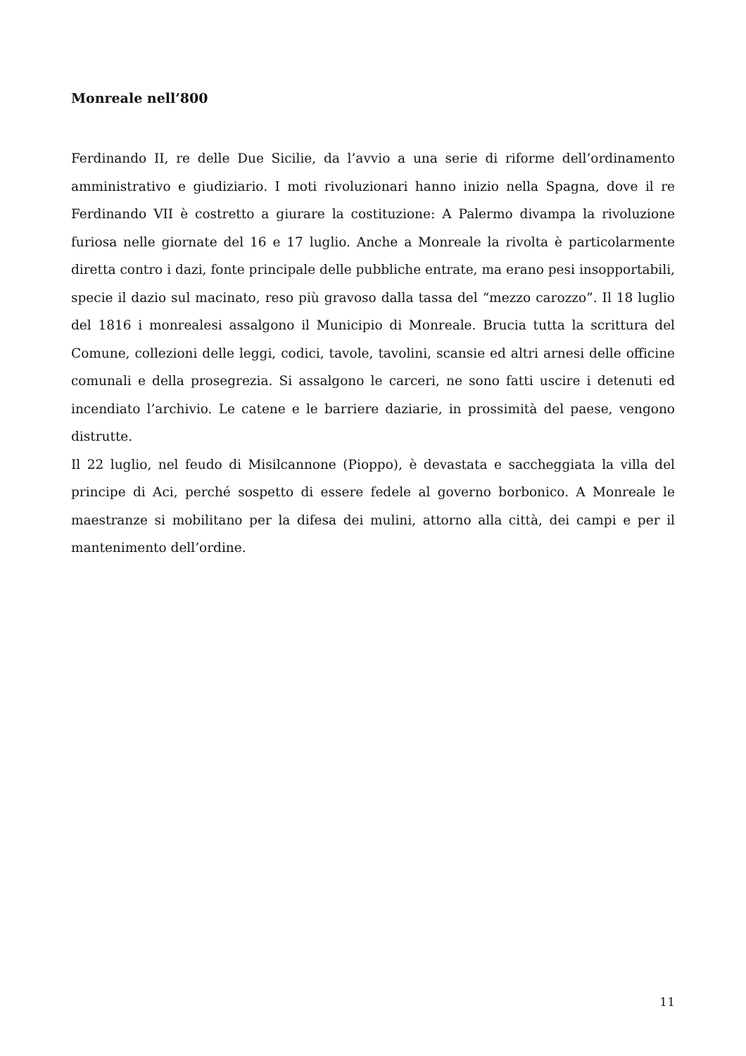Monreale nell’800
Ferdinando II, re delle Due Sicilie, da l’avvio a una serie di riforme dell’ordinamento amministrativo e giudiziario. I moti rivoluzionari hanno inizio nella Spagna, dove il re Ferdinando VII è costretto a giurare la costituzione: A Palermo divampa la rivoluzione furiosa nelle giornate del 16 e 17 luglio. Anche a Monreale la rivolta è particolarmente diretta contro i dazi, fonte principale delle pubbliche entrate, ma erano pesi insopportabili, specie il dazio sul macinato, reso più gravoso dalla tassa del “mezzo carozzo”. Il 18 luglio del 1816 i monrealesi assalgono il Municipio di Monreale. Brucia tutta la scrittura del Comune, collezioni delle leggi, codici, tavole, tavolini, scansie ed altri arnesi delle officine comunali e della prosegrezia. Si assalgono le carceri, ne sono fatti uscire i detenuti ed incendiato l’archivio. Le catene e le barriere daziarie, in prossimità del paese, vengono distrutte.
Il 22 luglio, nel feudo di Misilcannone (Pioppo), è devastata e saccheggiata la villa del principe di Aci, perché sospetto di essere fedele al governo borbonico. A Monreale le maestranze si mobilitano per la difesa dei mulini, attorno alla città, dei campi e per il mantenimento dell’ordine.
11